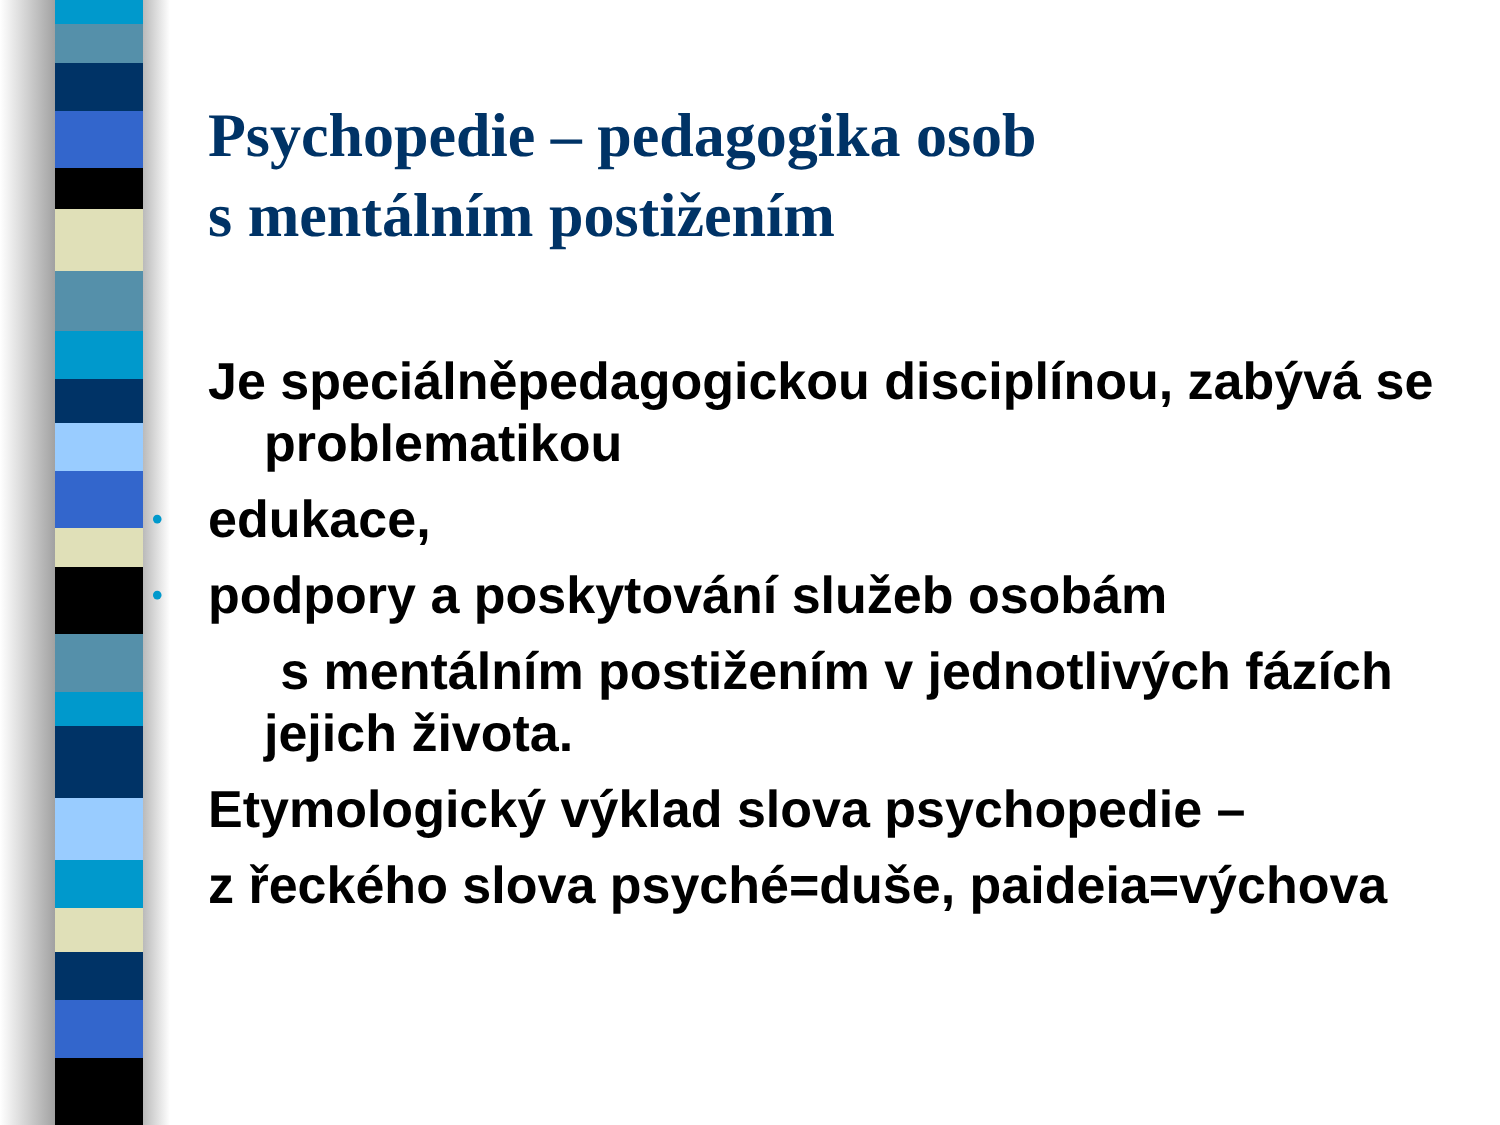Psychopedie – pedagogika osob
s mentálním postižením
Je speciálněpedagogickou disciplínou, zabývá se problematikou
• edukace,
• podpory a poskytování služeb osobám
s mentálním postižením v jednotlivých fázích jejich života.
Etymologický výklad slova psychopedie –
z řeckého slova psyché=duše, paideia=výchova